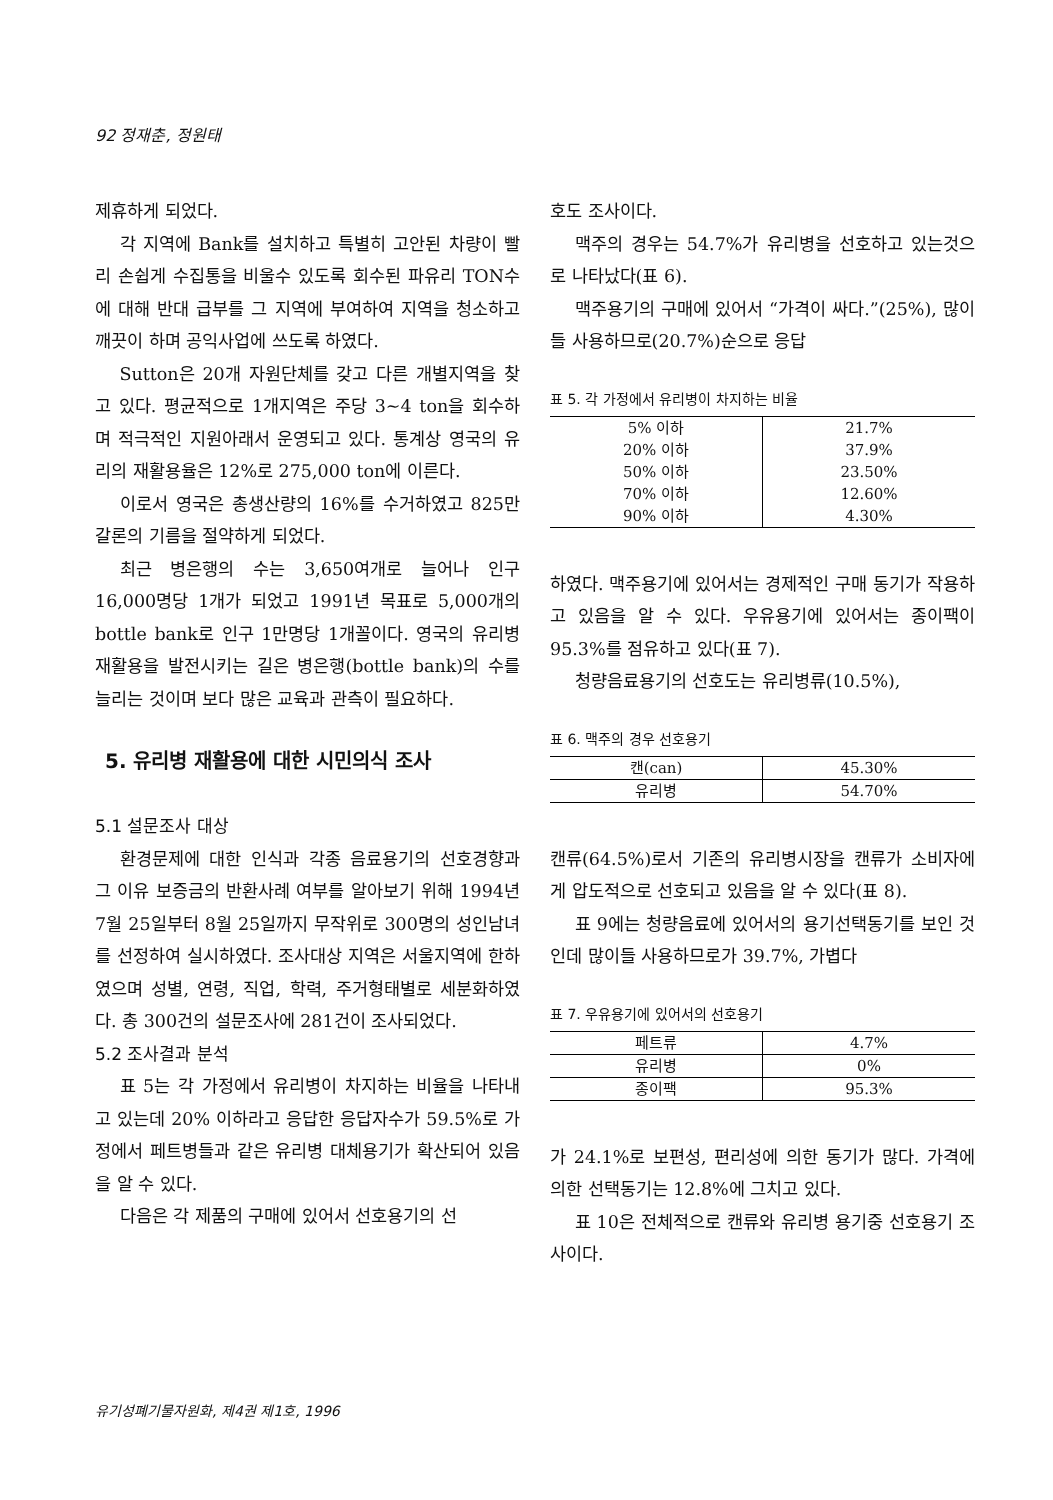92 정재춘, 정원태
제휴하게 되었다.
각 지역에 Bank를 설치하고 특별히 고안된 차량이 빨리 손쉽게 수집통을 비울수 있도록 회수된 파유리 TON수에 대해 반대 급부를 그 지역에 부여하여 지역을 청소하고 깨끗이 하며 공익사업에 쓰도록 하였다.
Sutton은 20개 자원단체를 갖고 다른 개별지역을 찾고 있다. 평균적으로 1개지역은 주당 3∼4 ton을 회수하며 적극적인 지원아래서 운영되고 있다. 통계상 영국의 유리의 재활용율은 12%로 275,000 ton에 이른다.
이로서 영국은 총생산량의 16%를 수거하였고 825만 갈론의 기름을 절약하게 되었다.
최근 병은행의 수는 3,650여개로 늘어나 인구 16,000명당 1개가 되었고 1991년 목표로 5,000개의 bottle bank로 인구 1만명당 1개꼴이다. 영국의 유리병 재활용을 발전시키는 길은 병은행(bottle bank)의 수를 늘리는 것이며 보다 많은 교육과 관측이 필요하다.
5. 유리병 재활용에 대한 시민의식 조사
5.1 설문조사 대상
환경문제에 대한 인식과 각종 음료용기의 선호경향과 그 이유 보증금의 반환사례 여부를 알아보기 위해 1994년 7월 25일부터 8월 25일까지 무작위로 300명의 성인남녀를 선정하여 실시하였다. 조사대상 지역은 서울지역에 한하였으며 성별, 연령, 직업, 학력, 주거형태별로 세분화하였다. 총 300건의 설문조사에 281건이 조사되었다.
5.2 조사결과 분석
표 5는 각 가정에서 유리병이 차지하는 비율을 나타내고 있는데 20% 이하라고 응답한 응답자수가 59.5%로 가정에서 페트병들과 같은 유리병 대체용기가 확산되어 있음을 알 수 있다.
다음은 각 제품의 구매에 있어서 선호용기의 선
호도 조사이다.
맥주의 경우는 54.7%가 유리병을 선호하고 있는것으로 나타났다(표 6).
맥주용기의 구매에 있어서 “가격이 싸다.”(25%), 많이들 사용하므로(20.7%)순으로 응답
표 5. 각 가정에서 유리병이 차지하는 비율
| 5% 이하 | 21.7% |
| 20% 이하 | 37.9% |
| 50% 이하 | 23.50% |
| 70% 이하 | 12.60% |
| 90% 이하 | 4.30% |
하였다. 맥주용기에 있어서는 경제적인 구매 동기가 작용하고 있음을 알 수 있다. 우유용기에 있어서는 종이팩이 95.3%를 점유하고 있다(표 7).
청량음료용기의 선호도는 유리병류(10.5%),
표 6. 맥주의 경우 선호용기
| 캔(can) | 45.30% |
| 유리병 | 54.70% |
캔류(64.5%)로서 기존의 유리병시장을 캔류가 소비자에게 압도적으로 선호되고 있음을 알 수 있다(표 8).
표 9에는 청량음료에 있어서의 용기선택동기를 보인 것인데 많이들 사용하므로가 39.7%, 가볍다
표 7. 우유용기에 있어서의 선호용기
| 페트류 | 4.7% |
| 유리병 | 0% |
| 종이팩 | 95.3% |
가 24.1%로 보편성, 편리성에 의한 동기가 많다. 가격에 의한 선택동기는 12.8%에 그치고 있다.
표 10은 전체적으로 캔류와 유리병 용기중 선호용기 조사이다.
유기성폐기물자원화, 제4권 제1호, 1996